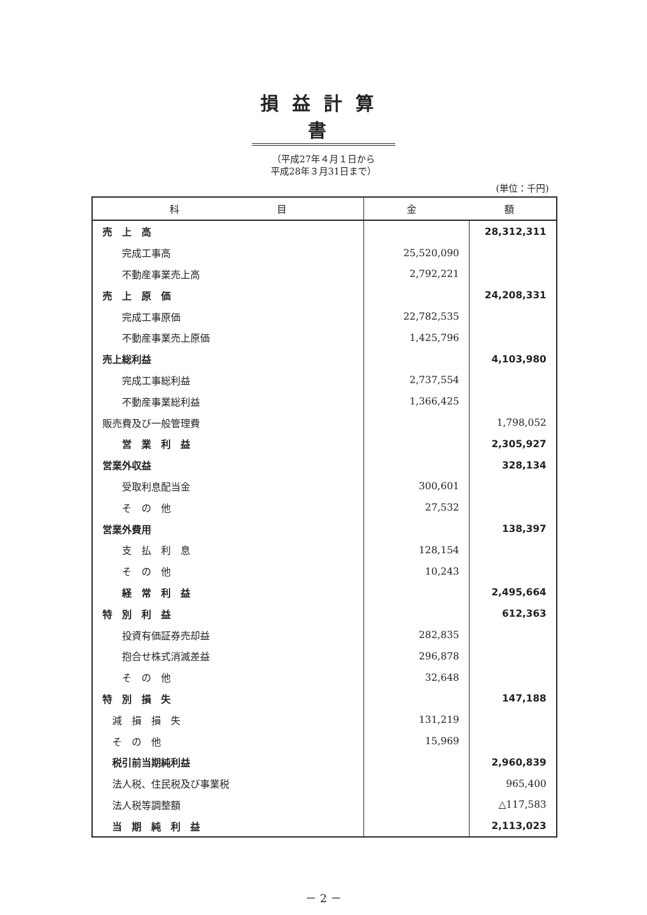損益計算書
（平成27年４月１日から
平成28年３月31日まで）
(単位：千円)
| 科 目 | 金 額 | |
| --- | --- | --- |
| 売 上 高 | | 28,312,311 |
| 完成工事高 | 25,520,090 | |
| 不動産事業売上高 | 2,792,221 | |
| 売 上 原 価 | | 24,208,331 |
| 完成工事原価 | 22,782,535 | |
| 不動産事業売上原価 | 1,425,796 | |
| 売上総利益 | | 4,103,980 |
| 完成工事総利益 | 2,737,554 | |
| 不動産事業総利益 | 1,366,425 | |
| 販売費及び一般管理費 | | 1,798,052 |
| 営 業 利 益 | | 2,305,927 |
| 営業外収益 | | 328,134 |
| 受取利息配当金 | 300,601 | |
| そ の 他 | 27,532 | |
| 営業外費用 | | 138,397 |
| 支 払 利 息 | 128,154 | |
| そ の 他 | 10,243 | |
| 経 常 利 益 | | 2,495,664 |
| 特 別 利 益 | | 612,363 |
| 投資有価証券売却益 | 282,835 | |
| 抱合せ株式消滅差益 | 296,878 | |
| そ の 他 | 32,648 | |
| 特 別 損 失 | | 147,188 |
| 減 損 損 失 | 131,219 | |
| そ の 他 | 15,969 | |
| 税引前当期純利益 | | 2,960,839 |
| 法人税、住民税及び事業税 | | 965,400 |
| 法人税等調整額 | | △117,583 |
| 当 期 純 利 益 | | 2,113,023 |
－ 2 －